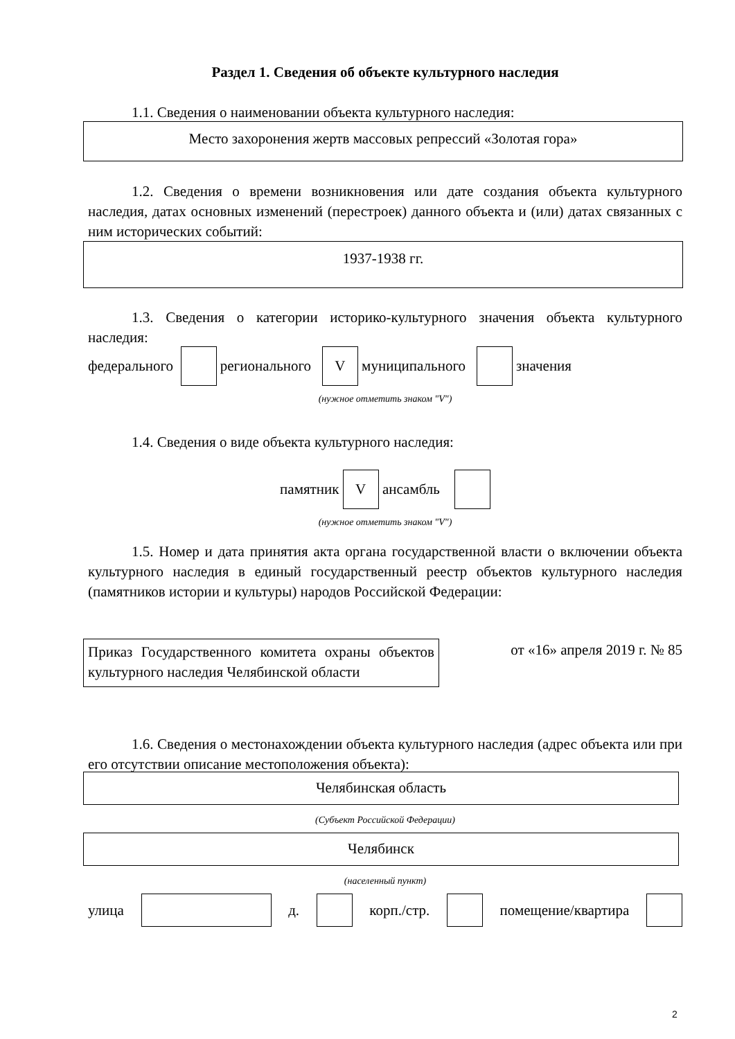Раздел 1. Сведения об объекте культурного наследия
1.1. Сведения о наименовании объекта культурного наследия:
Место захоронения жертв массовых репрессий «Золотая гора»
1.2. Сведения о времени возникновения или дате создания объекта культурного наследия, датах основных изменений (перестроек) данного объекта и (или) датах связанных с ним исторических событий:
1937-1938 гг.
1.3. Сведения о категории историко-культурного значения объекта культурного наследия:
федерального регионального V муниципального значения
(нужное отметить знаком "V")
1.4. Сведения о виде объекта культурного наследия:
памятник V ансамбль
(нужное отметить знаком "V")
1.5. Номер и дата принятия акта органа государственной власти о включении объекта культурного наследия в единый государственный реестр объектов культурного наследия (памятников истории и культуры) народов Российской Федерации:
Приказ Государственного комитета охраны объектов культурного наследия Челябинской области
от «16» апреля 2019 г. № 85
1.6. Сведения о местонахождении объекта культурного наследия (адрес объекта или при его отсутствии описание местоположения объекта):
Челябинская область
(Субъект Российской Федерации)
Челябинск
(населенный пункт)
улица д. корп./стр. помещение/квартира
2